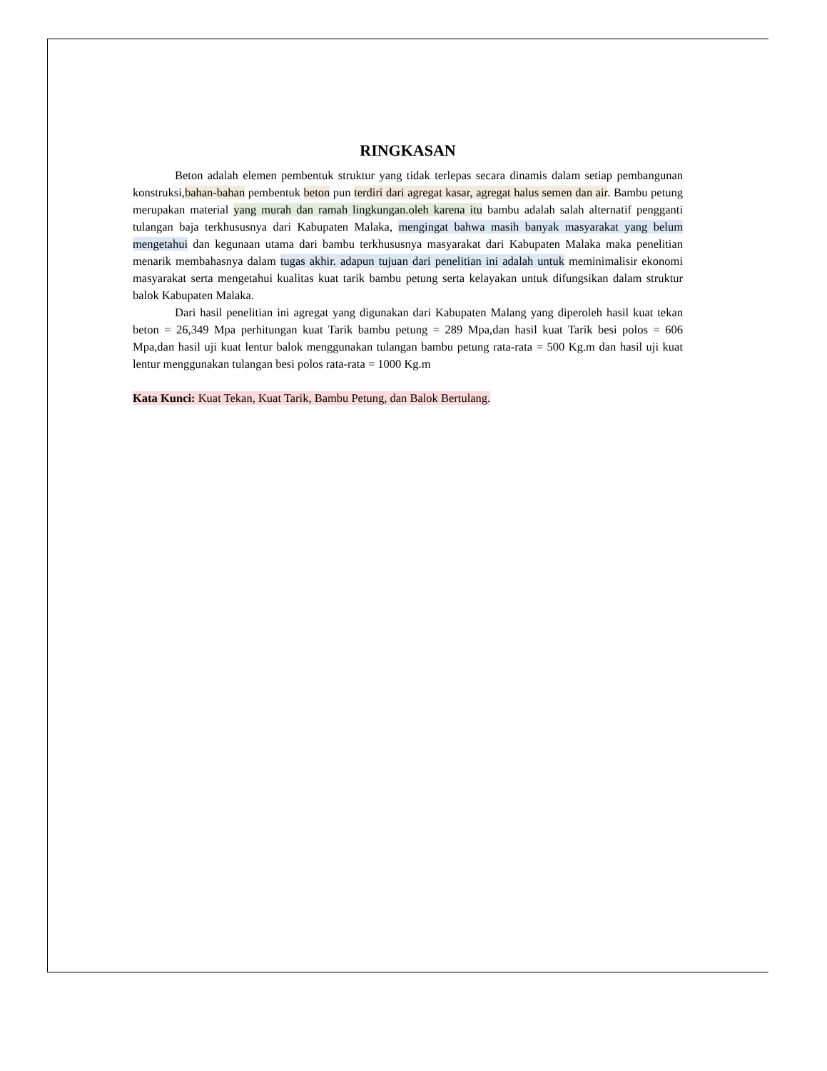RINGKASAN
Beton adalah elemen pembentuk struktur yang tidak terlepas secara dinamis dalam setiap pembangunan konstruksi,bahan-bahan pembentuk beton pun terdiri dari agregat kasar, agregat halus semen dan air. Bambu petung merupakan material yang murah dan ramah lingkungan.oleh karena itu bambu adalah salah alternatif pengganti tulangan baja terkhususnya dari Kabupaten Malaka, mengingat bahwa masih banyak masyarakat yang belum mengetahui dan kegunaan utama dari bambu terkhususnya masyarakat dari Kabupaten Malaka maka penelitian menarik membahasnya dalam tugas akhir. adapun tujuan dari penelitian ini adalah untuk meminimalisir ekonomi masyarakat serta mengetahui kualitas kuat tarik bambu petung serta kelayakan untuk difungsikan dalam struktur balok Kabupaten Malaka.
Dari hasil penelitian ini agregat yang digunakan dari Kabupaten Malang yang diperoleh hasil kuat tekan beton = 26,349 Mpa perhitungan kuat Tarik bambu petung = 289 Mpa,dan hasil kuat Tarik besi polos = 606 Mpa,dan hasil uji kuat lentur balok menggunakan tulangan bambu petung rata-rata = 500 Kg.m dan hasil uji kuat lentur menggunakan tulangan besi polos rata-rata = 1000 Kg.m
Kata Kunci: Kuat Tekan, Kuat Tarik, Bambu Petung, dan Balok Bertulang.